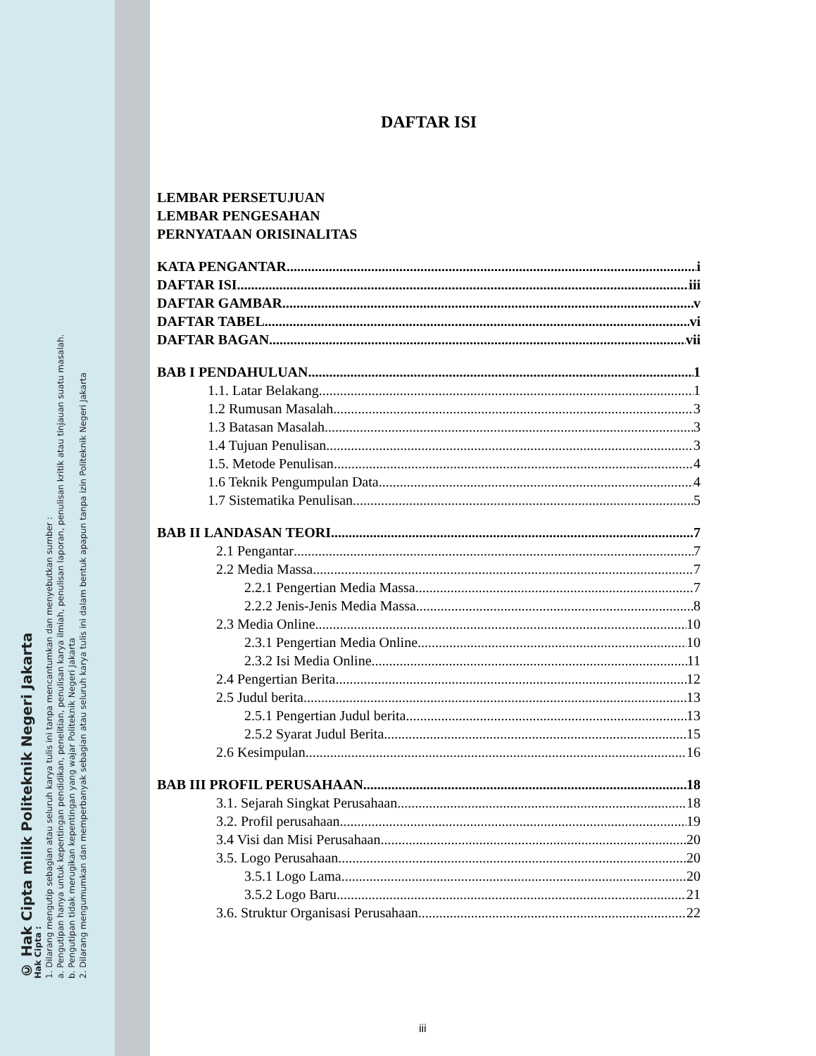© Hak Cipta milik Politeknik Negeri Jakarta
Hak Cipta :
1. Dilarang mengutip sebagian atau seluruh karya tulis ini tanpa mencantumkan dan menyebutkan sumber :
a. Pengutipan hanya untuk kepentingan pendidikan, penelitian, penulisan karya ilmiah, penulisan laporan, penulisan kritik atau tinjauan suatu masalah.
b. Pengutipan tidak merugikan kepentingan yang wajar Politeknik Negeri Jakarta
2. Dilarang mengumumkan dan memperbanyak sebagian atau seluruh karya tulis ini dalam bentuk apapun tanpa izin Politeknik Negeri Jakarta
DAFTAR ISI
LEMBAR PERSETUJUAN
LEMBAR PENGESAHAN
PERNYATAAN ORISINALITAS
KATA PENGANTAR i
DAFTAR ISI iii
DAFTAR GAMBAR v
DAFTAR TABEL vi
DAFTAR BAGAN vii
BAB I PENDAHULUAN 1
1.1. Latar Belakang 1
1.2 Rumusan Masalah 3
1.3 Batasan Masalah 3
1.4 Tujuan Penulisan 3
1.5. Metode Penulisan 4
1.6 Teknik Pengumpulan Data 4
1.7 Sistematika Penulisan 5
BAB II LANDASAN TEORI 7
2.1 Pengantar 7
2.2 Media Massa 7
2.2.1 Pengertian Media Massa 7
2.2.2 Jenis-Jenis Media Massa 8
2.3 Media Online 10
2.3.1 Pengertian Media Online 10
2.3.2 Isi Media Online 11
2.4 Pengertian Berita 12
2.5 Judul berita 13
2.5.1 Pengertian Judul berita 13
2.5.2 Syarat Judul Berita 15
2.6 Kesimpulan 16
BAB III PROFIL PERUSAHAAN 18
3.1. Sejarah Singkat Perusahaan 18
3.2. Profil perusahaan 19
3.4 Visi dan Misi Perusahaan 20
3.5. Logo Perusahaan 20
3.5.1 Logo Lama 20
3.5.2 Logo Baru 21
3.6. Struktur Organisasi Perusahaan 22
iii